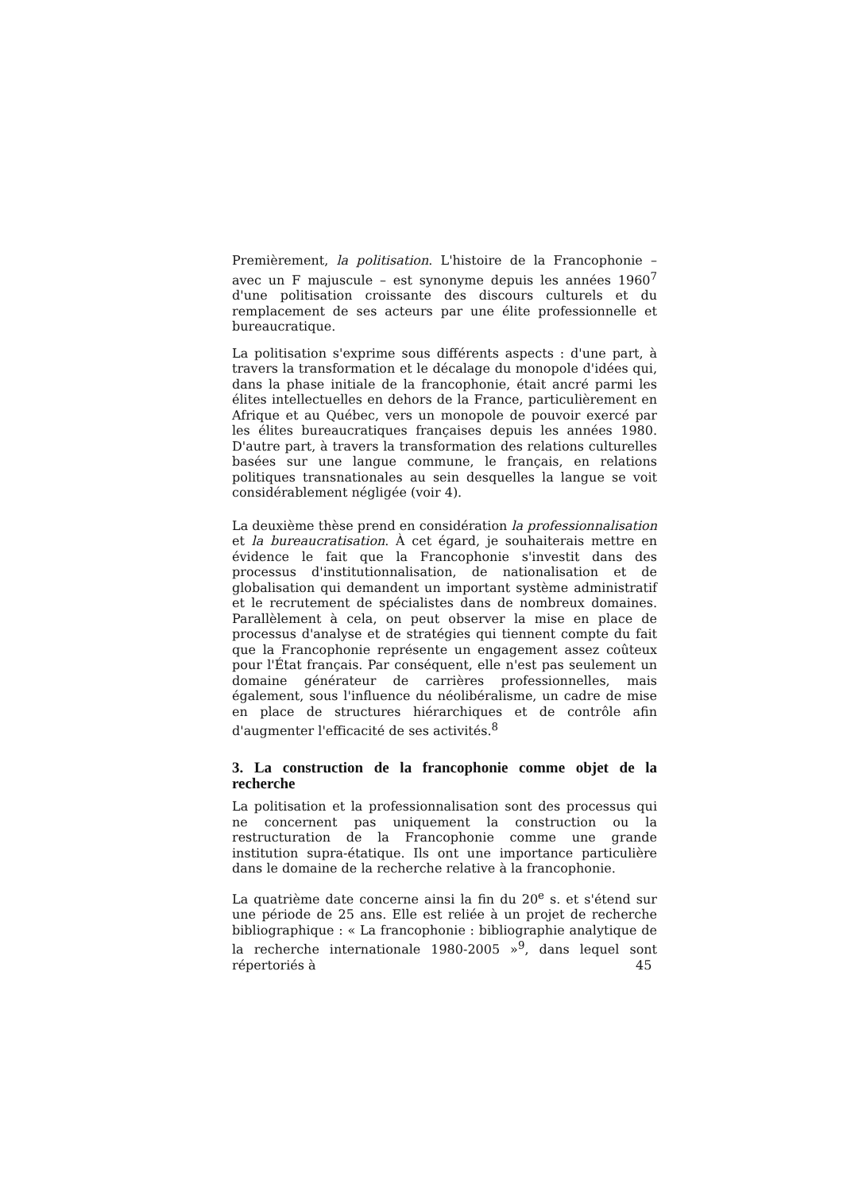Premièrement, la politisation. L'histoire de la Francophonie – avec un F majuscule – est synonyme depuis les années 1960<sup>7</sup> d'une politisation croissante des discours culturels et du remplacement de ses acteurs par une élite professionnelle et bureaucratique.
La politisation s'exprime sous différents aspects : d'une part, à travers la transformation et le décalage du monopole d'idées qui, dans la phase initiale de la francophonie, était ancré parmi les élites intellectuelles en dehors de la France, particulièrement en Afrique et au Québec, vers un monopole de pouvoir exercé par les élites bureaucratiques françaises depuis les années 1980. D'autre part, à travers la transformation des relations culturelles basées sur une langue commune, le français, en relations politiques transnationales au sein desquelles la langue se voit considérablement négligée (voir 4).
La deuxième thèse prend en considération la professionnalisation et la bureaucratisation. À cet égard, je souhaiterais mettre en évidence le fait que la Francophonie s'investit dans des processus d'institutionnalisation, de nationalisation et de globalisation qui demandent un important système administratif et le recrutement de spécialistes dans de nombreux domaines. Parallèlement à cela, on peut observer la mise en place de processus d'analyse et de stratégies qui tiennent compte du fait que la Francophonie représente un engagement assez coûteux pour l'État français. Par conséquent, elle n'est pas seulement un domaine générateur de carrières professionnelles, mais également, sous l'influence du néolibéralisme, un cadre de mise en place de structures hiérarchiques et de contrôle afin d'augmenter l'efficacité de ses activités.<sup>8</sup>
3. La construction de la francophonie comme objet de la recherche
La politisation et la professionnalisation sont des processus qui ne concernent pas uniquement la construction ou la restructuration de la Francophonie comme une grande institution supra-étatique. Ils ont une importance particulière dans le domaine de la recherche relative à la francophonie.
La quatrième date concerne ainsi la fin du 20<sup>e</sup> s. et s'étend sur une période de 25 ans. Elle est reliée à un projet de recherche bibliographique : « La francophonie : bibliographie analytique de la recherche internationale 1980-2005 »<sup>9</sup>, dans lequel sont répertoriés à
45